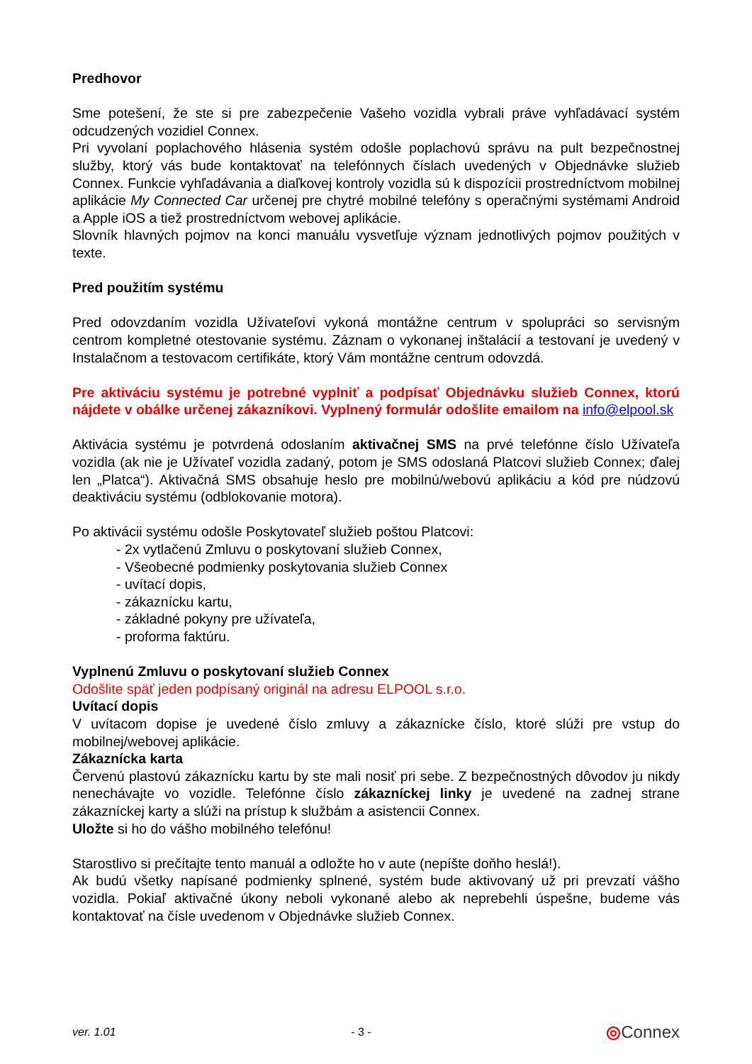Predhovor
Sme potešení, že ste si pre zabezpečenie Vašeho vozidla vybrali práve vyhľadávací systém odcudzených vozidiel Connex.
Pri vyvolaní poplachového hlásenia systém odošle poplachovú správu na pult bezpečnostnej služby, ktorý vás bude kontaktovať na telefónnych číslach uvedených v Objednávke služieb Connex. Funkcie vyhľadávania a diaľkovej kontroly vozidla sú k dispozícii prostredníctvom mobilnej aplikácie My Connected Car určenej pre chytré mobilné telefóny s operačnými systémami Android a Apple iOS a tiež prostredníctvom webovej aplikácie.
Slovník hlavných pojmov na konci manuálu vysvetľuje význam jednotlivých pojmov použitých v texte.
Pred použitím systému
Pred odovzdaním vozidla Užívateľovi vykoná montážne centrum v spolupráci so servisným centrom kompletné otestovanie systému. Záznam o vykonanej inštalácií a testovaní je uvedený v Instalačnom a testovacom certifikáte, ktorý Vám montážne centrum odovzdá.
Pre aktiváciu systému je potrebné vyplniť a podpísať Objednávku služieb Connex, ktorú nájdete v obálke určenej zákazníkovi. Vyplnený formulár odošlite emailom na info@elpool.sk
Aktivácia systému je potvrdená odoslaním aktivačnej SMS na prvé telefónne číslo Užívateľa vozidla (ak nie je Užívateľ vozidla zadaný, potom je SMS odoslaná Platcovi služieb Connex; ďalej len „Platca“). Aktivačná SMS obsahuje heslo pre mobilnú/webovú aplikáciu a kód pre núdzovú deaktiváciu systému (odblokovanie motora).
Po aktivácii systému odošle Poskytovateľ služieb poštou Platcovi:
- 2x vytlačenú Zmluvu o poskytovaní služieb Connex,
- Všeobecné podmienky poskytovania služieb Connex
- uvítací dopis,
- zákaznícku kartu,
- základné pokyny pre užívateľa,
- proforma faktúru.
Vyplnenú Zmluvu o poskytovaní služieb Connex
Odošlite späť jeden podpísaný originál na adresu ELPOOL s.r.o.
Uvítací dopis
V uvítacom dopise je uvedené číslo zmluvy a zákaznícke číslo, ktoré slúži pre vstup do mobilnej/webovej aplikácie.
Zákaznícka karta
Červenú plastovú zákaznícku kartu by ste mali nosiť pri sebe. Z bezpečnostných dôvodov ju nikdy nenechávajte vo vozidle. Telefónne číslo zákazníckej linky je uvedené na zadnej strane zákazníckej karty a slúži na prístup k službám a asistencii Connex.
Uložte si ho do vášho mobilného telefónu!
Starostlivo si prečítajte tento manuál a odložte ho v aute (nepíšte doňho heslá!).
Ak budú všetky napísané podmienky splnené, systém bude aktivovaný už pri prevzatí vášho vozidla. Pokiaľ aktivačné úkony neboli vykonané alebo ak neprebehli úspešne, budeme vás kontaktovať na čísle uvedenom v Objednávke služieb Connex.
ver. 1.01 - 3 - ◎Connex